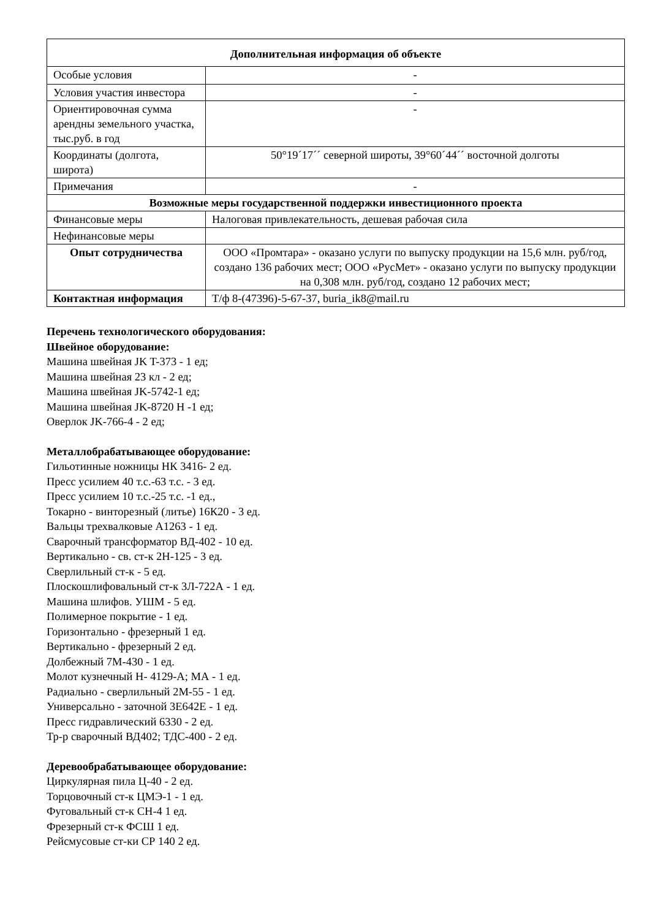| Дополнительная информация об объекте | |
| Особые условия | - |
| Условия участия инвестора | - |
| Ориентировочная сумма арендны земельного участка, тыс.руб. в год | - |
| Координаты (долгота, широта) | 50°19´17´´ северной широты, 39°60´44´´ восточной долготы |
| Примечания | - |
| Возможные меры государственной поддержки инвестиционного проекта | |
| Финансовые меры | Налоговая привлекательность, дешевая рабочая сила |
| Нефинансовые меры | |
| Опыт сотрудничества | ООО «Промтара» - оказано услуги по выпуску продукции на 15,6 млн. руб/год, создано 136 рабочих мест; ООО «РусМет» - оказано услуги по выпуску продукции на 0,308 млн. руб/год, создано 12 рабочих мест; |
| Контактная информация | Т/ф 8-(47396)-5-67-37, buria_ik8@mail.ru |
Перечень технологического оборудования:
Швейное оборудование:
Машина швейная JK T-373 - 1 ед;
Машина швейная 23 кл - 2 ед;
Машина швейная JK-5742-1 ед;
Машина швейная JK-8720 H -1 ед;
Оверлок JK-766-4 - 2 ед;
Металлобрабатывающее оборудование:
Гильотинные ножницы НК 3416- 2 ед.
Пресс усилием 40 т.с.-63 т.с. - 3 ед.
Пресс усилием 10 т.с.-25 т.с. -1 ед.,
Токарно - винторезный (литье) 16К20 - 3 ед.
Вальцы трехвалковые А1263 - 1 ед.
Сварочный трансформатор ВД-402 - 10 ед.
Вертикально - св. ст-к 2Н-125 - 3 ед.
Сверлильный ст-к - 5 ед.
Плоскошлифовальный ст-к 3Л-722А - 1 ед.
Машина шлифов. УШМ - 5 ед.
Полимерное покрытие - 1 ед.
Горизонтально - фрезерный 1 ед.
Вертикально - фрезерный 2 ед.
Долбежный 7М-430 - 1 ед.
Молот кузнечный Н- 4129-А; МА - 1 ед.
Радиально - сверлильный 2М-55 - 1 ед.
Универсально - заточной 3Е642Е - 1 ед.
Пресс гидравлический 6330 - 2 ед.
Тр-р сварочный ВД402; ТДС-400 - 2 ед.
Деревообрабатывающее оборудование:
Циркулярная пила Ц-40 - 2 ед.
Торцовочный ст-к ЦМЭ-1 - 1 ед.
Фуговальный ст-к СН-4 1 ед.
Фрезерный ст-к ФСШ 1 ед.
Рейсмусовые ст-ки СР 140 2 ед.